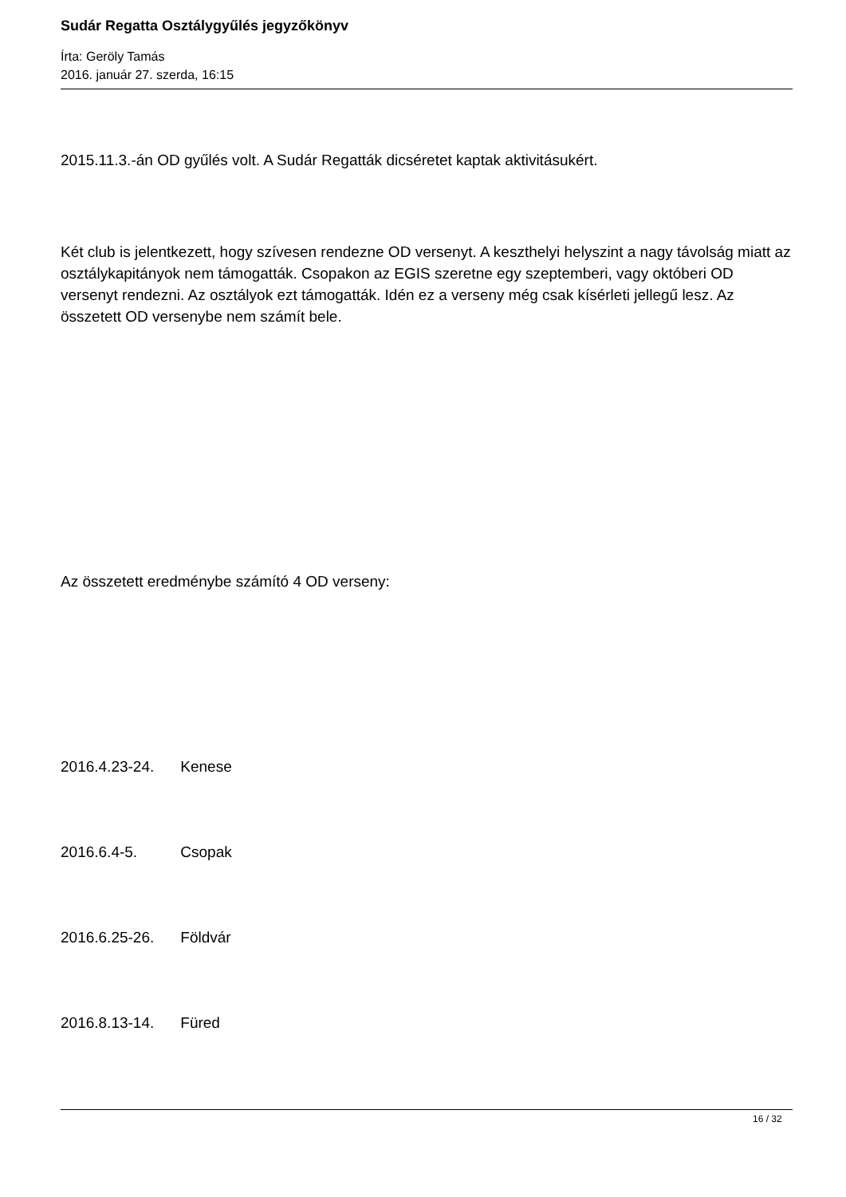Sudár Regatta Osztálygyűlés jegyzőkönyv
Írta: Geröly Tamás
2016. január 27. szerda, 16:15
2015.11.3.-án OD gyűlés volt. A Sudár Regatták dicséretet kaptak aktivitásukért.
Két club is jelentkezett, hogy szívesen rendezne OD versenyt. A keszthelyi helyszint a nagy távolság miatt az osztálykapitányok nem támogatták. Csopakon az EGIS szeretne egy szeptemberi, vagy októberi OD versenyt rendezni. Az osztályok ezt támogatták. Idén ez a verseny még csak kísérleti jellegű lesz. Az összetett OD versenybe nem számít bele.
Az összetett eredménybe számító 4 OD verseny:
2016.4.23-24. Kenese
2016.6.4-5. Csopak
2016.6.25-26. Földvár
2016.8.13-14. Füred
16 / 32